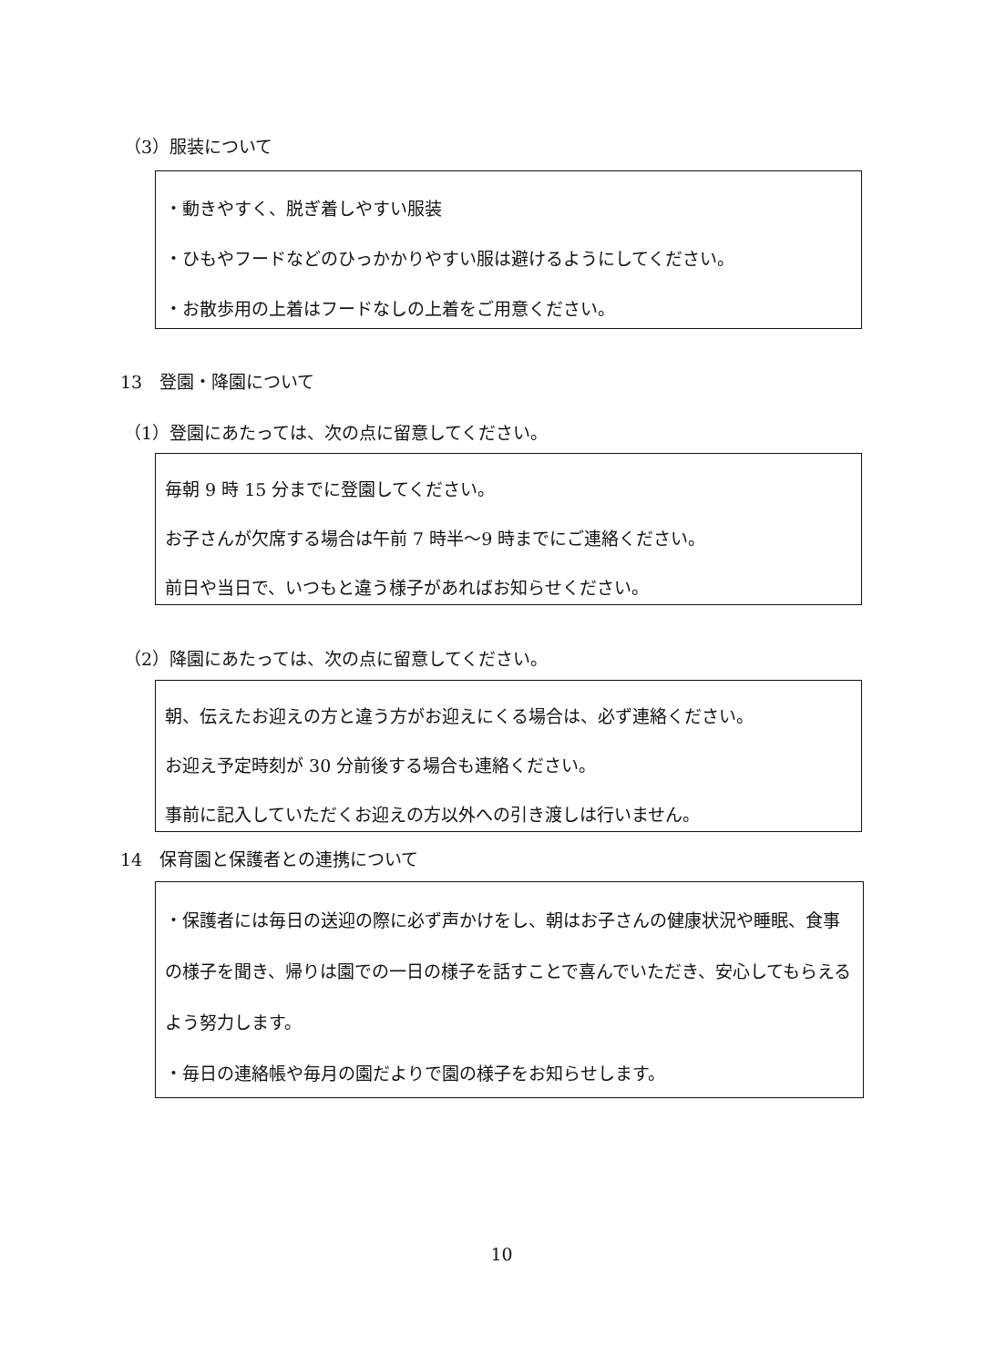（3）服装について
・動きやすく、脱ぎ着しやすい服装
・ひもやフードなどのひっかかりやすい服は避けるようにしてください。
・お散歩用の上着はフードなしの上着をご用意ください。
13　登園・降園について
（1）登園にあたっては、次の点に留意してください。
毎朝 9 時 15 分までに登園してください。
お子さんが欠席する場合は午前 7 時半〜9 時までにご連絡ください。
前日や当日で、いつもと違う様子があればお知らせください。
（2）降園にあたっては、次の点に留意してください。
朝、伝えたお迎えの方と違う方がお迎えにくる場合は、必ず連絡ください。
お迎え予定時刻が 30 分前後する場合も連絡ください。
事前に記入していただくお迎えの方以外への引き渡しは行いません。
14　保育園と保護者との連携について
・保護者には毎日の送迎の際に必ず声かけをし、朝はお子さんの健康状況や睡眠、食事の様子を聞き、帰りは園での一日の様子を話すことで喜んでいただき、安心してもらえるよう努力します。
・毎日の連絡帳や毎月の園だよりで園の様子をお知らせします。
10